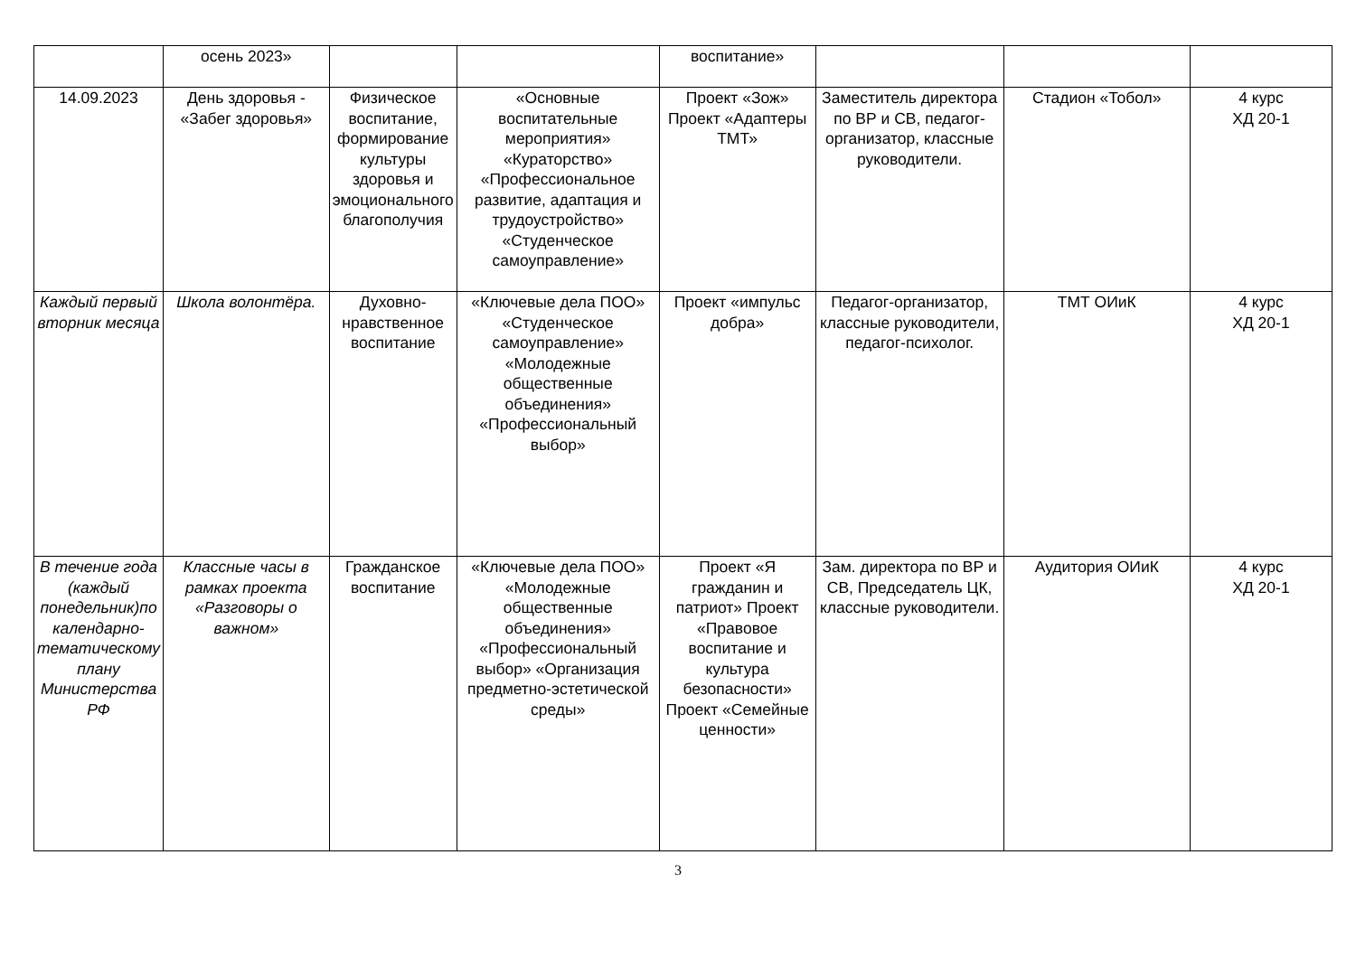| | осень 2023» | | | воспитание» | | | |
| 14.09.2023 | День здоровья - «Забег здоровья» | Физическое воспитание, формирование культуры здоровья и эмоционального благополучия | «Основные воспитательные мероприятия» «Кураторство» «Профессиональное развитие, адаптация и трудоустройство» «Студенческое самоуправление» | Проект «Зож» Проект «Адаптеры ТМТ» | Заместитель директора по ВР и СВ, педагог-организатор, классные руководители. | Стадион «Тобол» | 4 курс ХД 20-1 |
| Каждый первый вторник месяца | Школа волонтёра. | Духовно-нравственное воспитание | «Ключевые дела ПОО» «Студенческое самоуправление» «Молодежные общественные объединения» «Профессиональный выбор» | Проект «импульс добра» | Педагог-организатор, классные руководители, педагог-психолог. | ТМТ ОИиК | 4 курс ХД 20-1 |
| В течение года (каждый понедельник)по календарно-тематическому плану Министерства РФ | Классные часы в рамках проекта «Разговоры о важном» | Гражданское воспитание | «Ключевые дела ПОО» «Молодежные общественные объединения» «Профессиональный выбор» «Организация предметно-эстетической среды» | Проект «Я гражданин и патриот» Проект «Правовое воспитание и культура безопасности» Проект «Семейные ценности» | Зам. директора по ВР и СВ, Председатель ЦК, классные руководители. | Аудитория ОИиК | 4 курс ХД 20-1 |
3